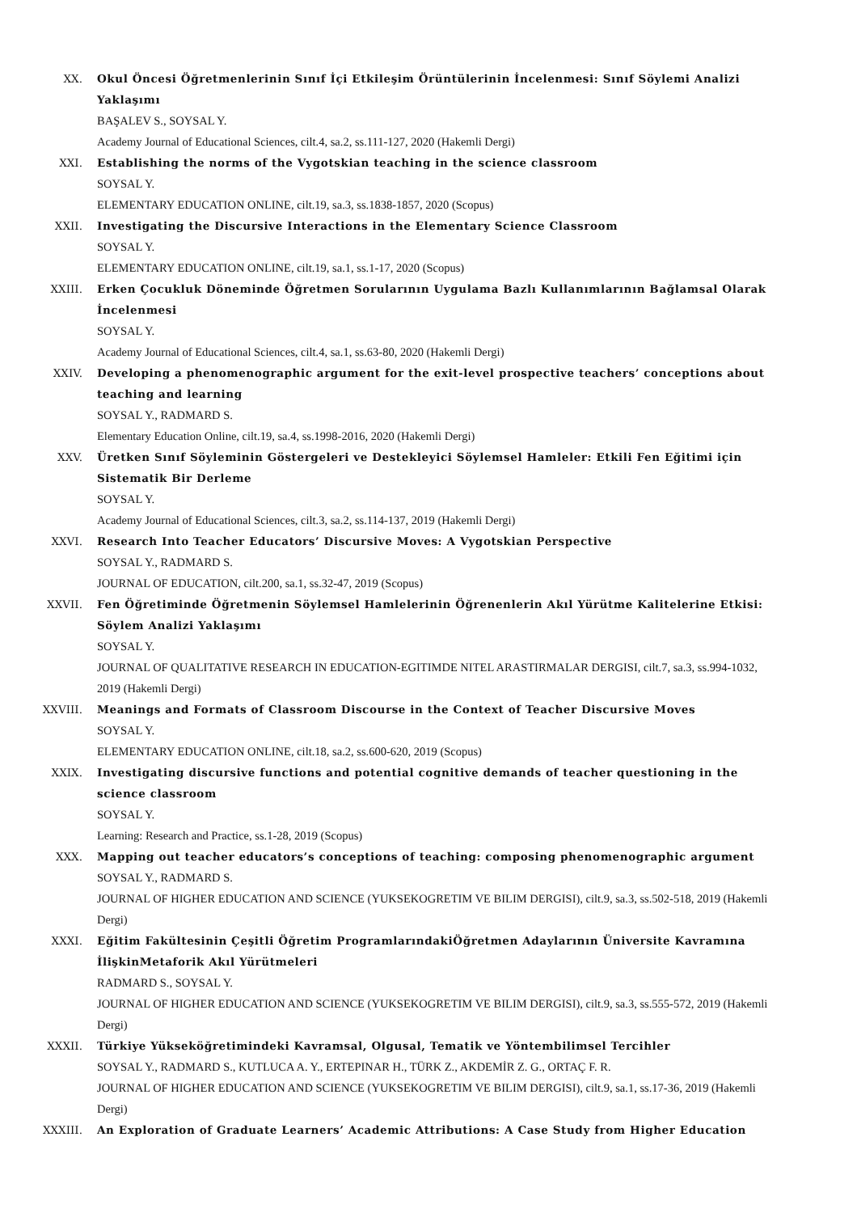XX. Okul Öncesi Öğretmenlerinin Sınıf İçi Etkileşim Örüntülerinin İncelenmesi: Sınıf Söylemi Analizi Yaklaşımı
BAŞALEV S., SOYSAL Y.
Academy Journal of Educational Sciences, cilt.4, sa.2, ss.111-127, 2020 (Hakemli Dergi)
XXI. Establishing the norms of the Vygotskian teaching in the science classroom
SOYSAL Y.
ELEMENTARY EDUCATION ONLINE, cilt.19, sa.3, ss.1838-1857, 2020 (Scopus)
XXII. Investigating the Discursive Interactions in the Elementary Science Classroom
SOYSAL Y.
ELEMENTARY EDUCATION ONLINE, cilt.19, sa.1, ss.1-17, 2020 (Scopus)
XXIII. Erken Çocukluk Döneminde Öğretmen Sorularının Uygulama Bazlı Kullanımlarının Bağlamsal Olarak İncelenmesi
SOYSAL Y.
Academy Journal of Educational Sciences, cilt.4, sa.1, ss.63-80, 2020 (Hakemli Dergi)
XXIV. Developing a phenomenographic argument for the exit-level prospective teachers’ conceptions about teaching and learning
SOYSAL Y., RADMARD S.
Elementary Education Online, cilt.19, sa.4, ss.1998-2016, 2020 (Hakemli Dergi)
XXV. Üretken Sınıf Söyleminin Göstergeleri ve Destekleyici Söylemsel Hamleler: Etkili Fen Eğitimi için Sistematik Bir Derleme
SOYSAL Y.
Academy Journal of Educational Sciences, cilt.3, sa.2, ss.114-137, 2019 (Hakemli Dergi)
XXVI. Research Into Teacher Educators’ Discursive Moves: A Vygotskian Perspective
SOYSAL Y., RADMARD S.
JOURNAL OF EDUCATION, cilt.200, sa.1, ss.32-47, 2019 (Scopus)
XXVII. Fen Öğretiminde Öğretmenin Söylemsel Hamlelerinin Öğrenenlerin Akıl Yürütme Kalitelerine Etkisi: Söylem Analizi Yaklaşımı
SOYSAL Y.
JOURNAL OF QUALITATIVE RESEARCH IN EDUCATION-EGITIMDE NITEL ARASTIRMALAR DERGISI, cilt.7, sa.3, ss.994-1032, 2019 (Hakemli Dergi)
XXVIII. Meanings and Formats of Classroom Discourse in the Context of Teacher Discursive Moves
SOYSAL Y.
ELEMENTARY EDUCATION ONLINE, cilt.18, sa.2, ss.600-620, 2019 (Scopus)
XXIX. Investigating discursive functions and potential cognitive demands of teacher questioning in the science classroom
SOYSAL Y.
Learning: Research and Practice, ss.1-28, 2019 (Scopus)
XXX. Mapping out teacher educators’s conceptions of teaching: composing phenomenographic argument
SOYSAL Y., RADMARD S.
JOURNAL OF HIGHER EDUCATION AND SCIENCE (YUKSEKOGRETIM VE BILIM DERGISI), cilt.9, sa.3, ss.502-518, 2019 (Hakemli Dergi)
XXXI. Eğitim Fakültesinin Çeşitli Öğretim ProgramlarındakiÖğretmen Adaylarının Üniversite Kavramına İlişkinMetaforik Akıl Yürütmeleri
RADMARD S., SOYSAL Y.
JOURNAL OF HIGHER EDUCATION AND SCIENCE (YUKSEKOGRETIM VE BILIM DERGISI), cilt.9, sa.3, ss.555-572, 2019 (Hakemli Dergi)
XXXII. Türkiye Yükseköğretimindeki Kavramsal, Olgusal, Tematik ve Yöntembilimsel Tercihler
SOYSAL Y., RADMARD S., KUTLUCA A. Y., ERTEPINAR H., TÜRK Z., AKDEMİR Z. G., ORTAÇ F. R.
JOURNAL OF HIGHER EDUCATION AND SCIENCE (YUKSEKOGRETIM VE BILIM DERGISI), cilt.9, sa.1, ss.17-36, 2019 (Hakemli Dergi)
XXXIII. An Exploration of Graduate Learners’ Academic Attributions: A Case Study from Higher Education